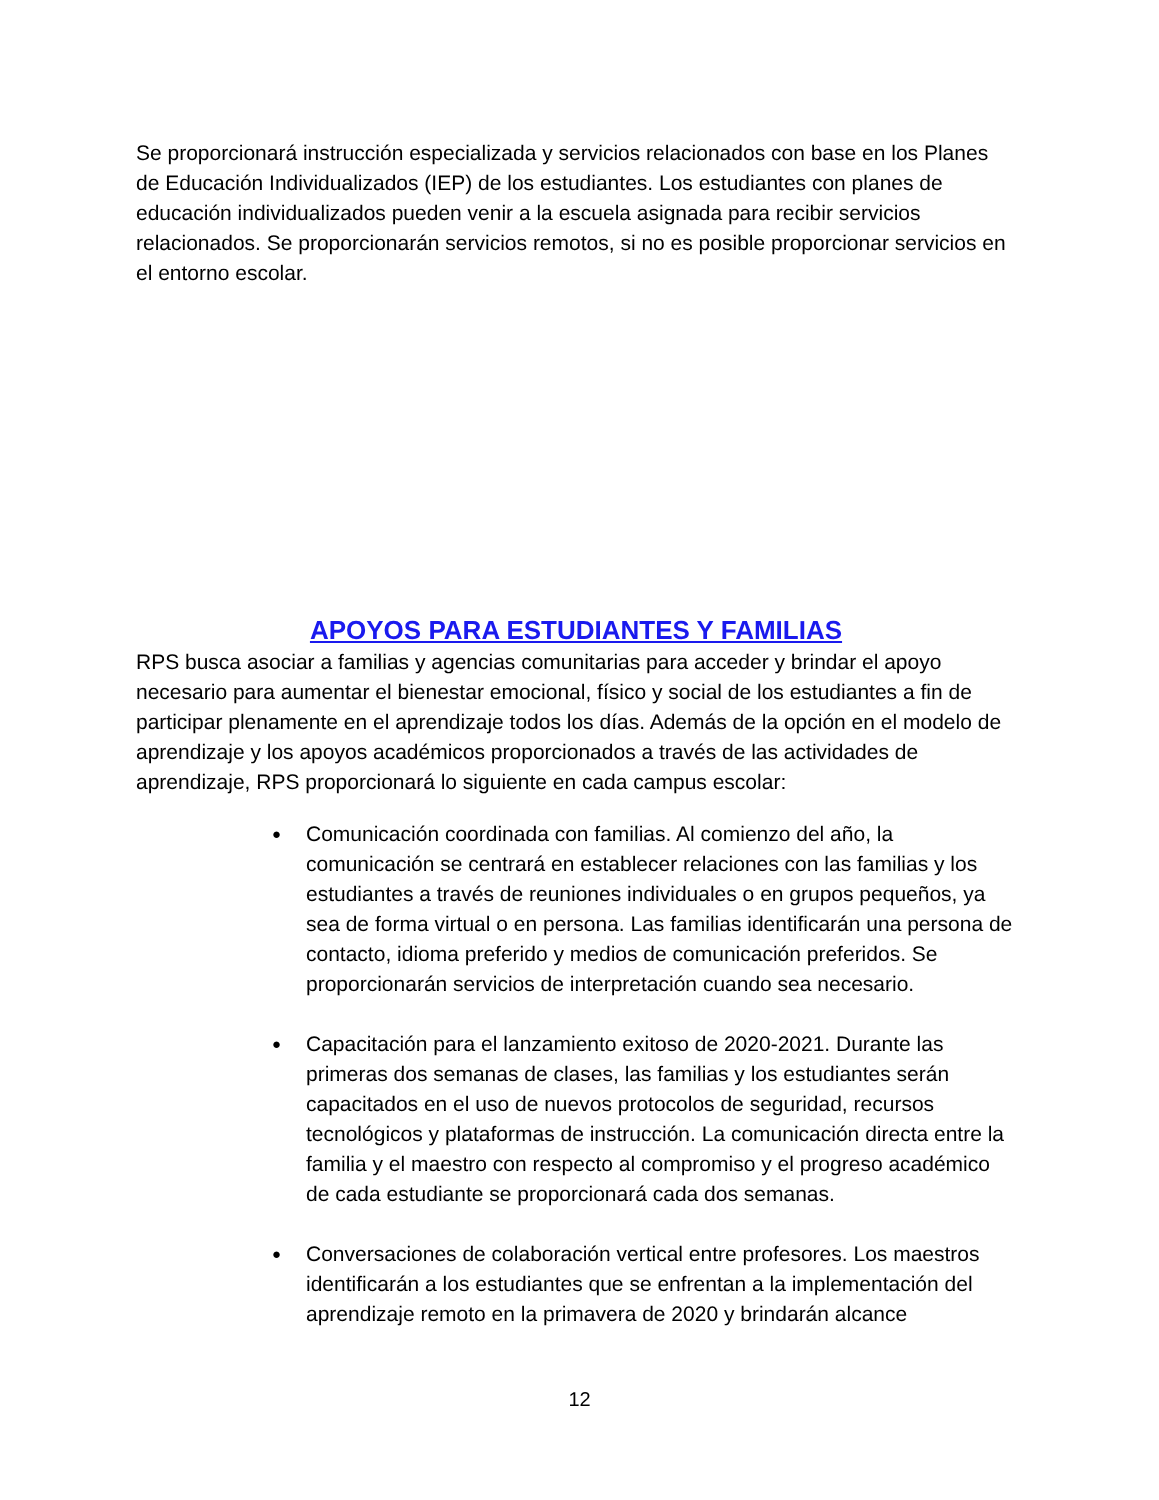Se proporcionará instrucción especializada y servicios relacionados con base en los Planes de Educación Individualizados (IEP) de los estudiantes. Los estudiantes con planes de educación individualizados pueden venir a la escuela asignada para recibir servicios relacionados. Se proporcionarán servicios remotos, si no es posible proporcionar servicios en el entorno escolar.
APOYOS PARA ESTUDIANTES Y FAMILIAS
RPS busca asociar a familias y agencias comunitarias para acceder y brindar el apoyo necesario para aumentar el bienestar emocional, físico y social de los estudiantes a fin de participar plenamente en el aprendizaje todos los días. Además de la opción en el modelo de aprendizaje y los apoyos académicos proporcionados a través de las actividades de aprendizaje, RPS proporcionará lo siguiente en cada campus escolar:
● Comunicación coordinada con familias. Al comienzo del año, la comunicación se centrará en establecer relaciones con las familias y los estudiantes a través de reuniones individuales o en grupos pequeños, ya sea de forma virtual o en persona. Las familias identificarán una persona de contacto, idioma preferido y medios de comunicación preferidos. Se proporcionarán servicios de interpretación cuando sea necesario.
● Capacitación para el lanzamiento exitoso de 2020-2021. Durante las primeras dos semanas de clases, las familias y los estudiantes serán capacitados en el uso de nuevos protocolos de seguridad, recursos tecnológicos y plataformas de instrucción. La comunicación directa entre la familia y el maestro con respecto al compromiso y el progreso académico de cada estudiante se proporcionará cada dos semanas.
● Conversaciones de colaboración vertical entre profesores. Los maestros identificarán a los estudiantes que se enfrentan a la implementación del aprendizaje remoto en la primavera de 2020 y brindarán alcance
12